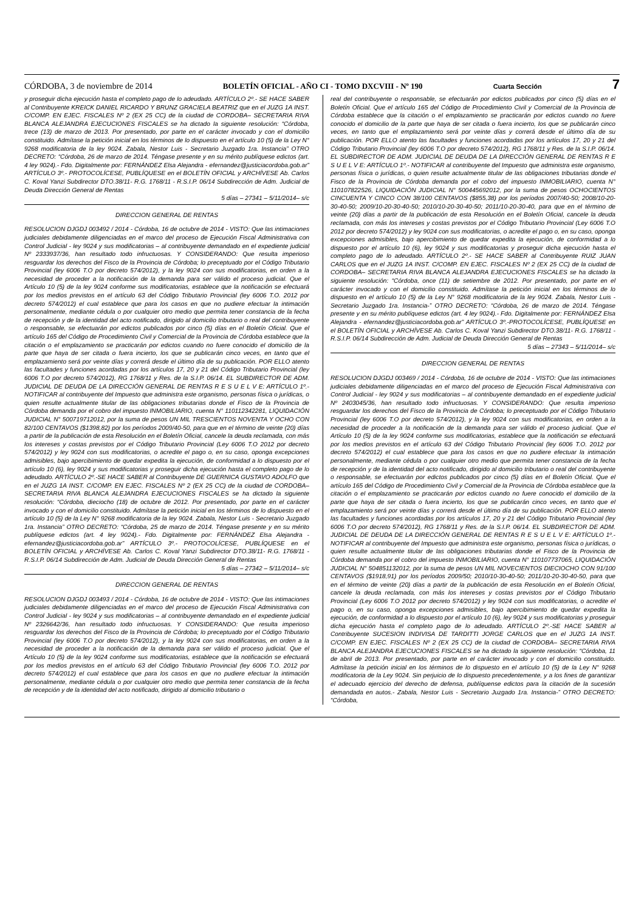CÓRDOBA, 3 de noviembre de 2014 BOLETÍN OFICIAL - AÑO CI - TOMO DXCVIII - Nº 190 Cuarta Sección 7
y proseguir dicha ejecución hasta el completo pago de lo adeudado. ARTÍCULO 2º.- SE HACE SABER al Contribuyente KREICK DANIEL RICARDO Y BRUNZ GRACIELA BEATRIZ que en el JUZG 1A INST. C/COMP. EN EJEC. FISCALES Nº 2 (EX 25 CC) de la ciudad de CORDOBA– SECRETARIA RIVA BLANCA ALEJANDRA EJECUCIONES FISCALES se ha dictado la siguiente resolución: “Córdoba, trece (13) de marzo de 2013. Por presentado, por parte en el carácter invocado y con el domicilio constituido. Admítase la petición inicial en los términos de lo dispuesto en el artículo 10 (5) de la Ley N° 9268 modificatoria de la ley 9024. Zabala, Nestor Luis - Secretario Juzgado 1ra. Instancia” OTRO DECRETO: “Córdoba, 26 de marzo de 2014. Téngase presente y en su mérito publíquese edictos (art. 4 ley 9024).- Fdo. Digitalmente por: FERNÁNDEZ Elsa Alejandra - efernandez@justiciacordoba.gob.ar” ARTÍCULO 3º.- PROTOCOLÍCESE, PUBLÍQUESE en el BOLETÍN OFICIAL y ARCHÍVESE Ab. Carlos C. Koval Yanzi Subdirector DTO.38/11- R.G. 1768/11 - R.S.I.P. 06/14 Subdirección de Adm. Judicial de Deuda Dirección General de Rentas
5 días – 27341 – 5/11/2014– s/c
DIRECCION GENERAL DE RENTAS
RESOLUCION DJGDJ 003492 / 2014 - Córdoba, 16 de octubre de 2014 - VISTO: Que las intimaciones judiciales debidamente diligenciadas en el marco del proceso de Ejecución Fiscal Administrativa con Control Judicial - ley 9024 y sus modificatorias – al contribuyente demandado en el expediente judicial Nº 2333937/36, han resultado todo infructuosas. Y CONSIDERANDO: Que resulta imperioso resguardar los derechos del Fisco de la Provincia de Córdoba; lo preceptuado por el Código Tributario Provincial (ley 6006 T.O por decreto 574/2012), y la ley 9024 con sus modificatorias, en orden a la necesidad de proceder a la notificación de la demanda para ser válido el proceso judicial. Que el Artículo 10 (5) de la ley 9024 conforme sus modificatorias, establece que la notificación se efectuará por los medios previstos en el artículo 63 del Código Tributario Provincial (ley 6006 T.O. 2012 por decreto 574/2012) el cual establece que para los casos en que no pudiere efectuar la intimación personalmente, mediante cédula o por cualquier otro medio que permita tener constancia de la fecha de recepción y de la identidad del acto notificado, dirigido al domicilio tributario o real del contribuyente o responsable, se efectuarán por edictos publicados por cinco (5) días en el Boletín Oficial. Que el artículo 165 del Código de Procedimiento Civil y Comercial de la Provincia de Córdoba establece que la citación o el emplazamiento se practicarán por edictos cuando no fuere conocido el domicilio de la parte que haya de ser citada o fuera incierto, los que se publicarán cinco veces, en tanto que el emplazamiento será por veinte días y correrá desde el último día de su publicación. POR ELLO atento las facultades y funciones acordadas por los artículos 17, 20 y 21 del Código Tributario Provincial (ley 6006 T.O por decreto 574/2012), RG 1768/11 y Res. de la S.I.P. 06/14. EL SUBDIRECTOR DE ADM. JUDICIAL DE DEUDA DE LA DIRECCIÓN GENERAL DE RENTAS R E S U E L V E: ARTÍCULO 1º.- NOTIFICAR al contribuyente del Impuesto que administra este organismo, personas física o jurídicas, o quien resulte actualmente titular de las obligaciones tributarias donde el Fisco de la Provincia de Córdoba demanda por el cobro del impuesto INMOBILIARIO, cuenta N° 110112342281, LIQUIDACIÓN JUDICIAL N° 500719712012, por la suma de pesos UN MIL TRESCIENTOS NOVENTA Y OCHO CON 82/100 CENTAVOS ($1398,82) por los períodos 2009/40-50, para que en el término de veinte (20) días a partir de la publicación de esta Resolución en el Boletín Oficial, cancele la deuda reclamada, con más los intereses y costas previstos por el Código Tributario Provincial (Ley 6006 T.O 2012 por decreto 574/2012) y ley 9024 con sus modificatorias, o acredite el pago o, en su caso, oponga excepciones admisibles, bajo apercibimiento de quedar expedita la ejecución, de conformidad a lo dispuesto por el artículo 10 (6), ley 9024 y sus modificatorias y proseguir dicha ejecución hasta el completo pago de lo adeudado. ARTÍCULO 2º.-SE HACE SABER al Contribuyente DE GUERNICA GUSTAVO ADOLFO que en el JUZG 1A INST. C/COMP. EN EJEC. FISCALES Nº 2 (EX 25 CC) de la ciudad de CORDOBA– SECRETARIA RIVA BLANCA ALEJANDRA EJECUCIONES FISCALES se ha dictado la siguiente resolución: “Córdoba, dieciocho (18) de octubre de 2012. Por presentado, por parte en el carácter invocado y con el domicilio constituido. Admítase la petición inicial en los términos de lo dispuesto en el artículo 10 (5) de la Ley N° 9268 modificatoria de la ley 9024. Zabala, Nestor Luis - Secretario Juzgado 1ra. Instancia” OTRO DECRETO: “Córdoba, 25 de marzo de 2014. Téngase presente y en su mérito publíquese edictos (art. 4 ley 9024).- Fdo. Digitalmente por: FERNÁNDEZ Elsa Alejandra - efernandez@justiciacordoba.gob.ar” ARTÍCULO 3º.- PROTOCOLÍCESE, PUBLÍQUESE en el BOLETÍN OFICIAL y ARCHÍVESE Ab. Carlos C. Koval Yanzi Subdirector DTO.38/11- R.G. 1768/11 - R.S.I.P. 06/14 Subdirección de Adm. Judicial de Deuda Dirección General de Rentas
5 días – 27342 – 5/11/2014– s/c
DIRECCION GENERAL DE RENTAS
RESOLUCION DJGDJ 003493 / 2014 - Córdoba, 16 de octubre de 2014 - VISTO: Que las intimaciones judiciales debidamente diligenciadas en el marco del proceso de Ejecución Fiscal Administrativa con Control Judicial - ley 9024 y sus modificatorias – al contribuyente demandado en el expediente judicial Nº 2326642/36, han resultado todo infructuosas. Y CONSIDERANDO: Que resulta imperioso resguardar los derechos del Fisco de la Provincia de Córdoba; lo preceptuado por el Código Tributario Provincial (ley 6006 T.O por decreto 574/2012), y la ley 9024 con sus modificatorias, en orden a la necesidad de proceder a la notificación de la demanda para ser válido el proceso judicial. Que el Artículo 10 (5) de la ley 9024 conforme sus modificatorias, establece que la notificación se efectuará por los medios previstos en el artículo 63 del Código Tributario Provincial (ley 6006 T.O. 2012 por decreto 574/2012) el cual establece que para los casos en que no pudiere efectuar la intimación personalmente, mediante cédula o por cualquier otro medio que permita tener constancia de la fecha de recepción y de la identidad del acto notificado, dirigido al domicilio tributario o
real del contribuyente o responsable, se efectuarán por edictos publicados por cinco (5) días en el Boletín Oficial. Que el artículo 165 del Código de Procedimiento Civil y Comercial de la Provincia de Córdoba establece que la citación o el emplazamiento se practicarán por edictos cuando no fuere conocido el domicilio de la parte que haya de ser citada o fuera incierto, los que se publicarán cinco veces, en tanto que el emplazamiento será por veinte días y correrá desde el último día de su publicación. POR ELLO atento las facultades y funciones acordadas por los artículos 17, 20 y 21 del Código Tributario Provincial (ley 6006 T.O por decreto 574/2012), RG 1768/11 y Res. de la S.I.P. 06/14. EL SUBDIRECTOR DE ADM. JUDICIAL DE DEUDA DE LA DIRECCIÓN GENERAL DE RENTAS R E S U E L V E: ARTÍCULO 1º.- NOTIFICAR al contribuyente del Impuesto que administra este organismo, personas física o jurídicas, o quien resulte actualmente titular de las obligaciones tributarias donde el Fisco de la Provincia de Córdoba demanda por el cobro del impuesto INMOBILIARIO, cuenta N° 110107822526, LIQUIDACIÓN JUDICIAL N° 500445692012, por la suma de pesos OCHOCIENTOS CINCUENTA Y CINCO CON 38/100 CENTAVOS ($855,38) por los períodos 2007/40-50; 2008/10-20-30-40-50; 2009/10-20-30-40-50; 2010/10-20-30-40-50; 2011/10-20-30-40, para que en el término de veinte (20) días a partir de la publicación de esta Resolución en el Boletín Oficial, cancele la deuda reclamada, con más los intereses y costas previstos por el Código Tributario Provincial (Ley 6006 T.O 2012 por decreto 574/2012) y ley 9024 con sus modificatorias, o acredite el pago o, en su caso, oponga excepciones admisibles, bajo apercibimiento de quedar expedita la ejecución, de conformidad a lo dispuesto por el artículo 10 (6), ley 9024 y sus modificatorias y proseguir dicha ejecución hasta el completo pago de lo adeudado. ARTÍCULO 2º.- SE HACE SABER al Contribuyente RUIZ JUAN CARLOS que en el JUZG 1A INST. C/COMP. EN EJEC. FISCALES Nº 2 (EX 25 CC) de la ciudad de CORDOBA– SECRETARIA RIVA BLANCA ALEJANDRA EJECUCIONES FISCALES se ha dictado la siguiente resolución: “Córdoba, once (11) de setiembre de 2012. Por presentado, por parte en el carácter invocado y con el domicilio constituido. Admítase la petición inicial en los términos de lo dispuesto en el artículo 10 (5) de la Ley N° 9268 modificatoria de la ley 9024. Zabala, Nestor Luis - Secretario Juzgado 1ra. Instancia-” OTRO DECRETO: “Córdoba, 26 de marzo de 2014. Téngase presente y en su mérito publíquese edictos (art. 4 ley 9024).- Fdo. Digitalmente por: FERNÁNDEZ Elsa Alejandra - efernandez@justiciacordoba.gob.ar” ARTÍCULO 3º.-PROTOCOLÍCESE, PUBLÍQUESE en el BOLETÍN OFICIAL y ARCHÍVESE Ab. Carlos C. Koval Yanzi Subdirector DTO.38/11- R.G. 1768/11 - R.S.I.P. 06/14 Subdirección de Adm. Judicial de Deuda Dirección General de Rentas
5 días – 27343 – 5/11/2014– s/c
DIRECCION GENERAL DE RENTAS
RESOLUCION DJGDJ 003469 / 2014 - Córdoba, 16 de octubre de 2014 - VISTO: Que las intimaciones judiciales debidamente diligenciadas en el marco del proceso de Ejecución Fiscal Administrativa con Control Judicial - ley 9024 y sus modificatorias – al contribuyente demandado en el expediente judicial Nº 2403045/36, han resultado todo infructuosas. Y CONSIDERANDO: Que resulta imperioso resguardar los derechos del Fisco de la Provincia de Córdoba; lo preceptuado por el Código Tributario Provincial (ley 6006 T.O por decreto 574/2012), y la ley 9024 con sus modificatorias, en orden a la necesidad de proceder a la notificación de la demanda para ser válido el proceso judicial. Que el Artículo 10 (5) de la ley 9024 conforme sus modificatorias, establece que la notificación se efectuará por los medios previstos en el artículo 63 del Código Tributario Provincial (ley 6006 T.O. 2012 por decreto 574/2012) el cual establece que para los casos en que no pudiere efectuar la intimación personalmente, mediante cédula o por cualquier otro medio que permita tener constancia de la fecha de recepción y de la identidad del acto notificado, dirigido al domicilio tributario o real del contribuyente o responsable, se efectuarán por edictos publicados por cinco (5) días en el Boletín Oficial. Que el artículo 165 del Código de Procedimiento Civil y Comercial de la Provincia de Córdoba establece que la citación o el emplazamiento se practicarán por edictos cuando no fuere conocido el domicilio de la parte que haya de ser citada o fuera incierto, los que se publicarán cinco veces, en tanto que el emplazamiento será por veinte días y correrá desde el último día de su publicación. POR ELLO atento las facultades y funciones acordadas por los artículos 17, 20 y 21 del Código Tributario Provincial (ley 6006 T.O por decreto 574/2012), RG 1768/11 y Res. de la S.I.P. 06/14. EL SUBDIRECTOR DE ADM. JUDICIAL DE DEUDA DE LA DIRECCIÓN GENERAL DE RENTAS R E S U E L V E: ARTÍCULO 1º.-NOTIFICAR al contribuyente del Impuesto que administra este organismo, personas física o jurídicas, o quien resulte actualmente titular de las obligaciones tributarias donde el Fisco de la Provincia de Córdoba demanda por el cobro del impuesto INMOBILIARIO, cuenta N° 110107737065, LIQUIDACIÓN JUDICIAL N° 504851132012, por la suma de pesos UN MIL NOVECIENTOS DIECIOCHO CON 91/100 CENTAVOS ($1918,91) por los períodos 2009/50; 2010/10-30-40-50; 2011/10-20-30-40-50, para que en el término de veinte (20) días a partir de la publicación de esta Resolución en el Boletín Oficial, cancele la deuda reclamada, con más los intereses y costas previstos por el Código Tributario Provincial (Ley 6006 T.O 2012 por decreto 574/2012) y ley 9024 con sus modificatorias, o acredite el pago o, en su caso, oponga excepciones admisibles, bajo apercibimiento de quedar expedita la ejecución, de conformidad a lo dispuesto por el artículo 10 (6), ley 9024 y sus modificatorias y proseguir dicha ejecución hasta el completo pago de lo adeudado. ARTÍCULO 2º.-SE HACE SABER al Contribuyente SUCESION INDIVISA DE TARDITTI JORGE CARLOS que en el JUZG 1A INST. C/COMP. EN EJEC. FISCALES Nº 2 (EX 25 CC) de la ciudad de CORDOBA– SECRETARIA RIVA BLANCA ALEJANDRA EJECUCIONES FISCALES se ha dictado la siguiente resolución: “Córdoba, 11 de abril de 2013. Por presentado, por parte en el carácter invocado y con el domicilio constituido. Admítase la petición inicial en los términos de lo dispuesto en el artículo 10 (5) de la Ley N° 9268 modificatoria de la Ley 9024. Sin perjuicio de lo dispuesto precedentemente, y a los fines de garantizar el adecuado ejercicio del derecho de defensa, publíquense edictos para la citación de la sucesión demandada en autos.- Zabala, Nestor Luis - Secretario Juzgado 1ra. Instancia-” OTRO DECRETO: “Córdoba,